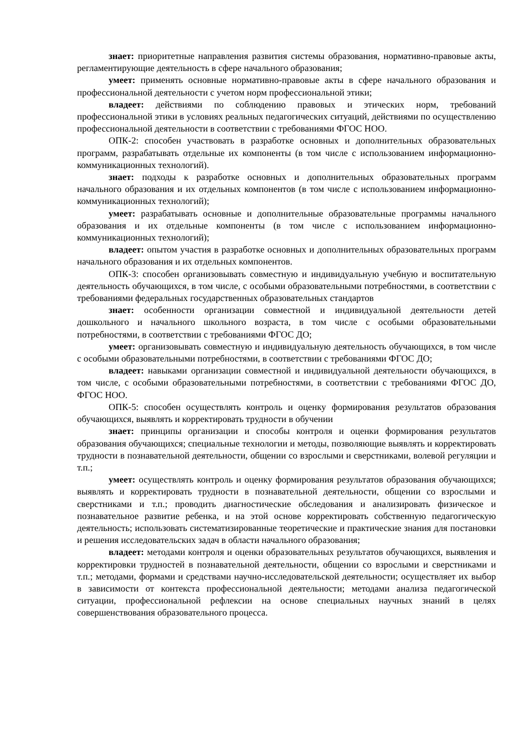знает: приоритетные направления развития системы образования, нормативно-правовые акты, регламентирующие деятельность в сфере начального образования;
умеет: применять основные нормативно-правовые акты в сфере начального образования и профессиональной деятельности с учетом норм профессиональной этики;
владеет: действиями по соблюдению правовых и этических норм, требований профессиональной этики в условиях реальных педагогических ситуаций, действиями по осуществлению профессиональной деятельности в соответствии с требованиями ФГОС НОО.
ОПК-2: способен участвовать в разработке основных и дополнительных образовательных программ, разрабатывать отдельные их компоненты (в том числе с использованием информационно-коммуникационных технологий).
знает: подходы к разработке основных и дополнительных образовательных программ начального образования и их отдельных компонентов (в том числе с использованием информационно-коммуникационных технологий);
умеет: разрабатывать основные и дополнительные образовательные программы начального образования и их отдельные компоненты (в том числе с использованием информационно-коммуникационных технологий);
владеет: опытом участия в разработке основных и дополнительных образовательных программ начального образования и их отдельных компонентов.
ОПК-3: способен организовывать совместную и индивидуальную учебную и воспитательную деятельность обучающихся, в том числе, с особыми образовательными потребностями, в соответствии с требованиями федеральных государственных образовательных стандартов
знает: особенности организации совместной и индивидуальной деятельности детей дошкольного и начального школьного возраста, в том числе с особыми образовательными потребностями, в соответствии с требованиями ФГОС ДО;
умеет: организовывать совместную и индивидуальную деятельность обучающихся, в том числе с особыми образовательными потребностями, в соответствии с требованиями ФГОС ДО;
владеет: навыками организации совместной и индивидуальной деятельности обучающихся, в том числе, с особыми образовательными потребностями, в соответствии с требованиями ФГОС ДО, ФГОС НОО.
ОПК-5: способен осуществлять контроль и оценку формирования результатов образования обучающихся, выявлять и корректировать трудности в обучении
знает: принципы организации и способы контроля и оценки формирования результатов образования обучающихся; специальные технологии и методы, позволяющие выявлять и корректировать трудности в познавательной деятельности, общении со взрослыми и сверстниками, волевой регуляции и т.п.;
умеет: осуществлять контроль и оценку формирования результатов образования обучающихся; выявлять и корректировать трудности в познавательной деятельности, общении со взрослыми и сверстниками и т.п.; проводить диагностические обследования и анализировать физическое и познавательное развитие ребенка, и на этой основе корректировать собственную педагогическую деятельность; использовать систематизированные теоретические и практические знания для постановки и решения исследовательских задач в области начального образования;
владеет: методами контроля и оценки образовательных результатов обучающихся, выявления и корректировки трудностей в познавательной деятельности, общении со взрослыми и сверстниками и т.п.; методами, формами и средствами научно-исследовательской деятельности; осуществляет их выбор в зависимости от контекста профессиональной деятельности; методами анализа педагогической ситуации, профессиональной рефлексии на основе специальных научных знаний в целях совершенствования образовательного процесса.